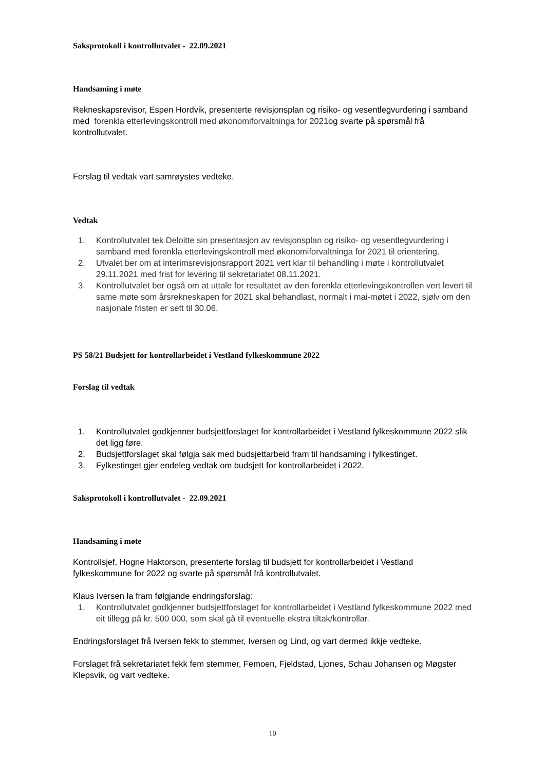Saksprotokoll i kontrollutvalet - 22.09.2021
Handsaming i møte
Rekneskapsrevisor, Espen Hordvik, presenterte revisjonsplan og risiko- og vesentlegvurdering i samband med forenkla etterlevingskontroll med økonomiforvaltninga for 2021og svarte på spørsmål frå kontrollutvalet.
Forslag til vedtak vart samrøystes vedteke.
Vedtak
1. Kontrollutvalet tek Deloitte sin presentasjon av revisjonsplan og risiko- og vesentlegvurdering i samband med forenkla etterlevingskontroll med økonomiforvaltninga for 2021 til orientering.
2. Utvalet ber om at interimsrevisjonsrapport 2021 vert klar til behandling i møte i kontrollutvalet 29.11.2021 med frist for levering til sekretariatet 08.11.2021.
3. Kontrollutvalet ber også om at uttale for resultatet av den forenkla etterlevingskontrollen vert levert til same møte som årsrekneskapen for 2021 skal behandlast, normalt i mai-møtet i 2022, sjølv om den nasjonale fristen er sett til 30.06.
PS 58/21 Budsjett for kontrollarbeidet i Vestland fylkeskommune 2022
Forslag til vedtak
1. Kontrollutvalet godkjenner budsjettforslaget for kontrollarbeidet i Vestland fylkeskommune 2022 slik det ligg føre.
2. Budsjettforslaget skal følgja sak med budsjettarbeid fram til handsaming i fylkestinget.
3. Fylkestinget gjer endeleg vedtak om budsjett for kontrollarbeidet i 2022.
Saksprotokoll i kontrollutvalet - 22.09.2021
Handsaming i møte
Kontrollsjef, Hogne Haktorson, presenterte forslag til budsjett for kontrollarbeidet i Vestland fylkeskommune for 2022 og svarte på spørsmål frå kontrollutvalet.
Klaus Iversen la fram følgjande endringsforslag:
1. Kontrollutvalet godkjenner budsjettforslaget for kontrollarbeidet i Vestland fylkeskommune 2022 med eit tillegg på kr. 500 000, som skal gå til eventuelle ekstra tiltak/kontrollar.
Endringsforslaget frå Iversen fekk to stemmer, Iversen og Lind, og vart dermed ikkje vedteke.
Forslaget frå sekretariatet fekk fem stemmer, Femoen, Fjeldstad, Ljones, Schau Johansen og Møgster Klepsvik, og vart vedteke.
10